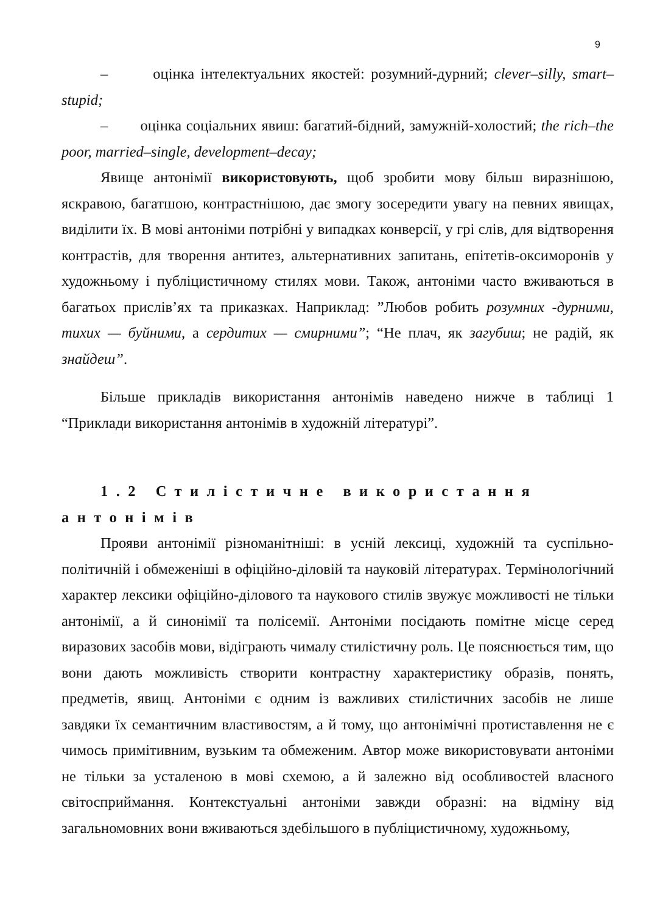9
– оцінка інтелектуальних якостей: розумний-дурний; clever–silly, smart–stupid;
– оцінка соціальних явиш: багатий-бідний, замужній-холостий; the rich–the poor, married–single, development–decay;
Явище антонімії використовують, щоб зробити мову більш виразнішою, яскравою, багатшою, контрастнішою, дає змогу зосередити увагу на певних явищах, виділити їх. В мові антоніми потрібні у випадках конверсії, у грі слів, для відтворення контрастів, для творення антитез, альтернативних запитань, епітетів-оксиморонів у художньому і публіцистичному стилях мови. Також, антоніми часто вживаються в багатьох прислів’ях та приказках. Наприклад: ”Любов робить розумних -дурними, тихих — буйними, а сердитих — смирними”; “Не плач, як загубиш; не радій, як знайдеш”.
Більше прикладів використання антонімів наведено нижче в таблиці 1 “Приклади використання антонімів в художній літературі”.
1.2 Стилістичне використання антонімів
Прояви антонімії різноманітніші: в усній лексиці, художній та суспільно-політичній і обмеженіші в офіційно-діловій та науковій літературах. Термінологічний характер лексики офіційно-ділового та наукового стилів звужує можливості не тільки антонімії, а й синонімії та полісемії. Антоніми посідають помітне місце серед виразових засобів мови, відіграють чималу стилістичну роль. Це пояснюється тим, що вони дають можливість створити контрастну характеристику образів, понять, предметів, явищ. Антоніми є одним із важливих стилістичних засобів не лише завдяки їх семантичним властивостям, а й тому, що антонімічні протиставлення не є чимось примітивним, вузьким та обмеженим. Автор може використовувати антоніми не тільки за усталеною в мові схемою, а й залежно від особливостей власного світосприймання. Контекстуальні антоніми завжди образні: на відміну від загальномовних вони вживаються здебільшого в публіцистичному, художньому,